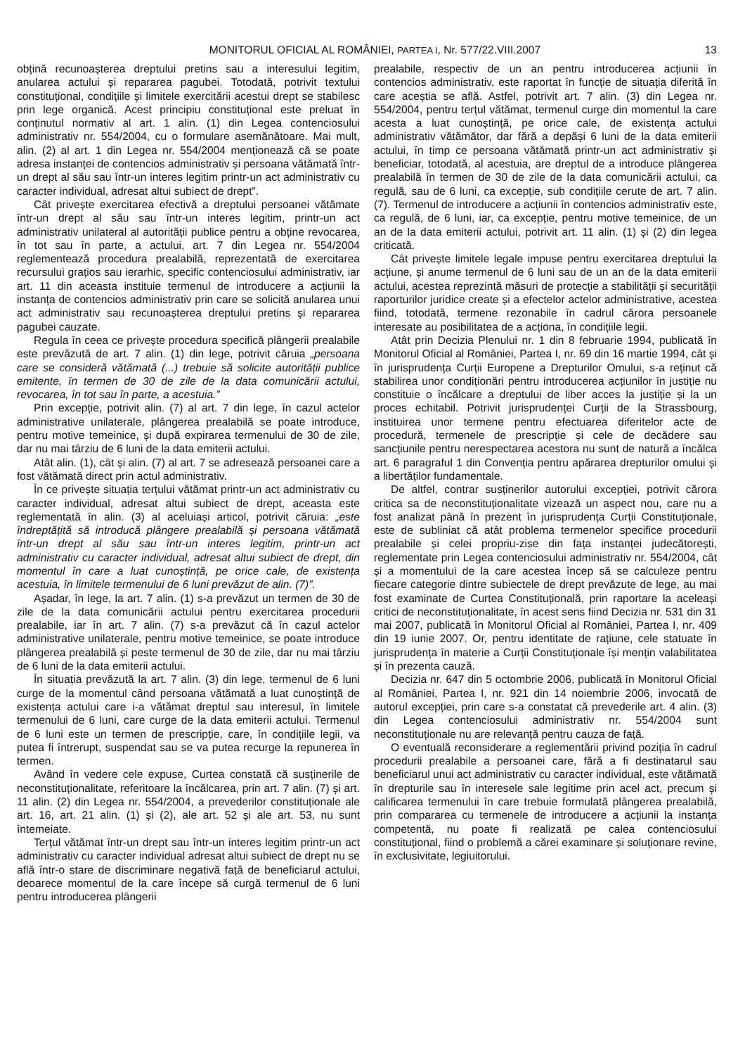MONITORUL OFICIAL AL ROMÂNIEI, PARTEA I, Nr. 577/22.VIII.2007 13
obțină recunoașterea dreptului pretins sau a interesului legitim, anularea actului și repararea pagubei. Totodată, potrivit textului constituțional, condițiile și limitele exercitării acestui drept se stabilesc prin lege organică. Acest principiu constituțional este preluat în conținutul normativ al art. 1 alin. (1) din Legea contenciosului administrativ nr. 554/2004, cu o formulare asemănătoare. Mai mult, alin. (2) al art. 1 din Legea nr. 554/2004 menționează că se poate adresa instanței de contencios administrativ și persoana vătămată într-un drept al său sau într-un interes legitim printr-un act administrativ cu caracter individual, adresat altui subiect de drept”.
Cât privește exercitarea efectivă a dreptului persoanei vătămate într-un drept al său sau într-un interes legitim, printr-un act administrativ unilateral al autorității publice pentru a obține revocarea, în tot sau în parte, a actului, art. 7 din Legea nr. 554/2004 reglementează procedura prealabilă, reprezentată de exercitarea recursului grațios sau ierarhic, specific contenciosului administrativ, iar art. 11 din aceasta instituie termenul de introducere a acțiunii la instanța de contencios administrativ prin care se solicită anularea unui act administrativ sau recunoașterea dreptului pretins și repararea pagubei cauzate.
Regula în ceea ce privește procedura specifică plângerii prealabile este prevăzută de art. 7 alin. (1) din lege, potrivit căruia „persoana care se consideră vătămată (...) trebuie să solicite autorității publice emitente, în termen de 30 de zile de la data comunicării actului, revocarea, în tot sau în parte, a acestuia.”
Prin excepție, potrivit alin. (7) al art. 7 din lege, în cazul actelor administrative unilaterale, plângerea prealabilă se poate introduce, pentru motive temeinice, și după expirarea termenului de 30 de zile, dar nu mai târziu de 6 luni de la data emiterii actului.
Atât alin. (1), cât și alin. (7) al art. 7 se adresează persoanei care a fost vătămată direct prin actul administrativ.
În ce privește situația terțului vătămat printr-un act administrativ cu caracter individual, adresat altui subiect de drept, aceasta este reglementată în alin. (3) al aceluiași articol, potrivit căruia: „este îndreptățită să introducă plângere prealabilă și persoana vătămată într-un drept al său sau într-un interes legitim, printr-un act administrativ cu caracter individual, adresat altui subiect de drept, din momentul în care a luat cunoștință, pe orice cale, de existența acestuia, în limitele termenului de 6 luni prevăzut de alin. (7)”.
Așadar, în lege, la art. 7 alin. (1) s-a prevăzut un termen de 30 de zile de la data comunicării actului pentru exercitarea procedurii prealabile, iar în art. 7 alin. (7) s-a prevăzut că în cazul actelor administrative unilaterale, pentru motive temeinice, se poate introduce plângerea prealabilă și peste termenul de 30 de zile, dar nu mai târziu de 6 luni de la data emiterii actului.
În situația prevăzută la art. 7 alin. (3) din lege, termenul de 6 luni curge de la momentul când persoana vătămată a luat cunoștință de existența actului care i-a vătămat dreptul sau interesul, în limitele termenului de 6 luni, care curge de la data emiterii actului. Termenul de 6 luni este un termen de prescripție, care, în condițiile legii, va putea fi întrerupt, suspendat sau se va putea recurge la repunerea în termen.
Având în vedere cele expuse, Curtea constată că susținerile de neconstituționalitate, referitoare la încălcarea, prin art. 7 alin. (7) și art. 11 alin. (2) din Legea nr. 554/2004, a prevederilor constituționale ale art. 16, art. 21 alin. (1) și (2), ale art. 52 și ale art. 53, nu sunt întemeiate.
Terțul vătămat într-un drept sau într-un interes legitim printr-un act administrativ cu caracter individual adresat altui subiect de drept nu se află într-o stare de discriminare negativă față de beneficiarul actului, deoarece momentul de la care începe să curgă termenul de 6 luni pentru introducerea plângerii
prealabile, respectiv de un an pentru introducerea acțiunii în contencios administrativ, este raportat în funcție de situația diferită în care aceștia se află. Astfel, potrivit art. 7 alin. (3) din Legea nr. 554/2004, pentru terțul vătămat, termenul curge din momentul la care acesta a luat cunoștință, pe orice cale, de existența actului administrativ vătămător, dar fără a depăși 6 luni de la data emiterii actului, în timp ce persoana vătămată printr-un act administrativ și beneficiar, totodată, al acestuia, are dreptul de a introduce plângerea prealabilă în termen de 30 de zile de la data comunicării actului, ca regulă, sau de 6 luni, ca excepție, sub condițiile cerute de art. 7 alin. (7). Termenul de introducere a acțiunii în contencios administrativ este, ca regulă, de 6 luni, iar, ca excepție, pentru motive temeinice, de un an de la data emiterii actului, potrivit art. 11 alin. (1) și (2) din legea criticată.
Cât privește limitele legale impuse pentru exercitarea dreptului la acțiune, și anume termenul de 6 luni sau de un an de la data emiterii actului, acestea reprezintă măsuri de protecție a stabilității și securității raporturilor juridice create și a efectelor actelor administrative, acestea fiind, totodată, termene rezonabile în cadrul cărora persoanele interesate au posibilitatea de a acționa, în condițiile legii.
Atât prin Decizia Plenului nr. 1 din 8 februarie 1994, publicată în Monitorul Oficial al României, Partea I, nr. 69 din 16 martie 1994, cât și în jurisprudența Curții Europene a Drepturilor Omului, s-a reținut că stabilirea unor condiționări pentru introducerea acțiunilor în justiție nu constituie o încălcare a dreptului de liber acces la justiție și la un proces echitabil. Potrivit jurisprudenței Curții de la Strassbourg, instituirea unor termene pentru efectuarea diferitelor acte de procedură, termenele de prescripție și cele de decădere sau sancțiunile pentru nerespectarea acestora nu sunt de natură a încălca art. 6 paragraful 1 din Convenția pentru apărarea drepturilor omului și a libertăților fundamentale.
De altfel, contrar susținerilor autorului excepției, potrivit cărora critica sa de neconstituționalitate vizează un aspect nou, care nu a fost analizat până în prezent în jurisprudența Curții Constituționale, este de subliniat că atât problema termenelor specifice procedurii prealabile și celei propriu-zise din fața instanței judecătorești, reglementate prin Legea contenciosului administrativ nr. 554/2004, cât și a momentului de la care acestea încep să se calculeze pentru fiecare categorie dintre subiectele de drept prevăzute de lege, au mai fost examinate de Curtea Constituțională, prin raportare la aceleași critici de neconstituționalitate, în acest sens fiind Decizia nr. 531 din 31 mai 2007, publicată în Monitorul Oficial al României, Partea I, nr. 409 din 19 iunie 2007. Or, pentru identitate de rațiune, cele statuate în jurisprudența în materie a Curții Constituționale își mențin valabilitatea și în prezenta cauză.
Decizia nr. 647 din 5 octombrie 2006, publicată în Monitorul Oficial al României, Partea I, nr. 921 din 14 noiembrie 2006, invocată de autorul excepției, prin care s-a constatat că prevederile art. 4 alin. (3) din Legea contenciosului administrativ nr. 554/2004 sunt neconstituționale nu are relevanță pentru cauza de față.
O eventuală reconsiderare a reglementării privind poziția în cadrul procedurii prealabile a persoanei care, fără a fi destinatarul sau beneficiarul unui act administrativ cu caracter individual, este vătămată în drepturile sau în interesele sale legitime prin acel act, precum și calificarea termenului în care trebuie formulată plângerea prealabilă, prin compararea cu termenele de introducere a acțiunii la instanța competentă, nu poate fi realizată pe calea contenciosului constituțional, fiind o problemă a cărei examinare și soluționare revine, în exclusivitate, legiuitorului.